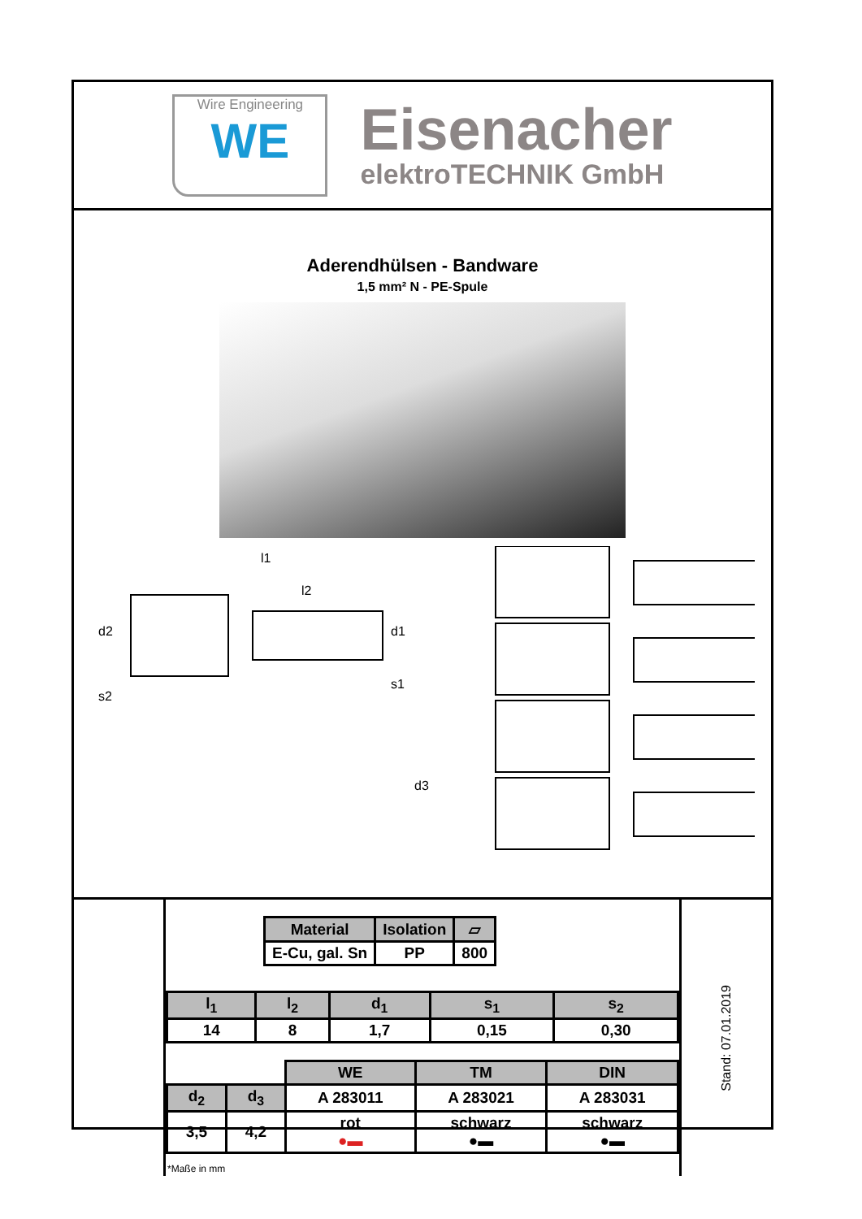Wire Engineering
WE
Eisenacher
elektroTECHNIK GmbH
Aderendhülsen - Bandware
1,5 mm² N - PE-Spule
l1
l2
d2
d1
s1
s2
d3
| Material | Isolation | ▱ |
| --- | --- | --- |
| E-Cu, gal. Sn | PP | 800 |
| l<sub>1</sub> | l<sub>2</sub> | d<sub>1</sub> | s<sub>1</sub> | s<sub>2</sub> |
| --- | --- | --- | --- | --- |
| 14 | 8 | 1,7 | 0,15 | 0,30 |
| | | WE | TM | DIN |
| d<sub>2</sub> | d<sub>3</sub> | A 283011 | A 283021 | A 283031 |
| 3,5 | 4,2 | rot ●▬ | schwarz ●▬ | schwarz ●▬ |
*Maße in mm
Stand: 07.01.2019